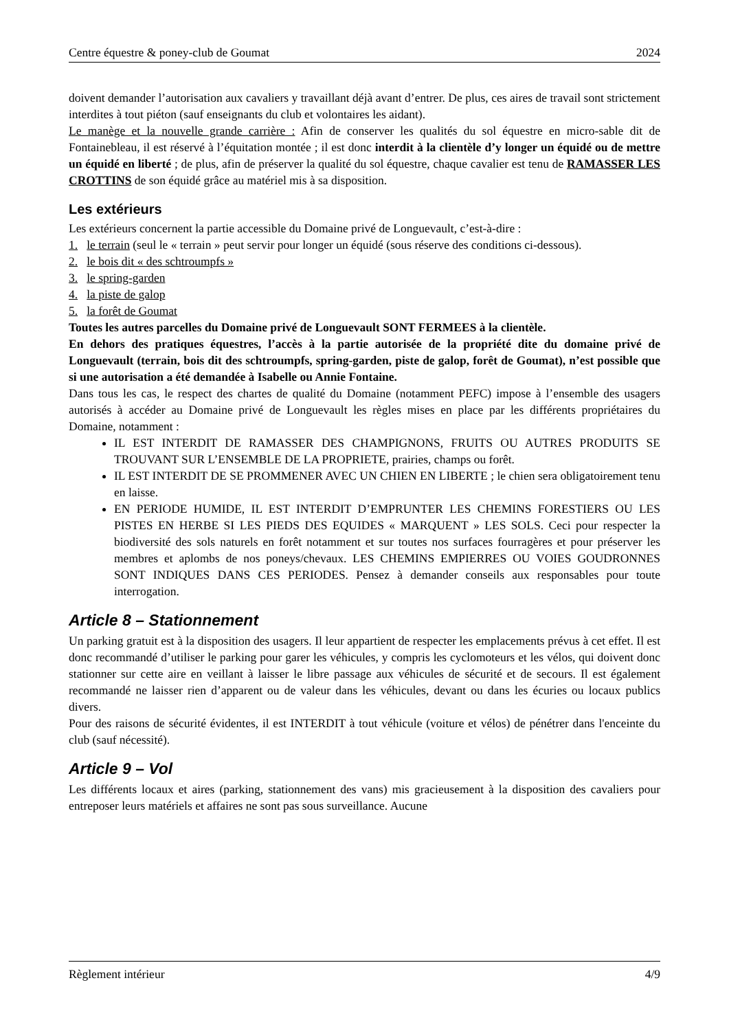Centre équestre & poney-club de Goumat 2024
doivent demander l’autorisation aux cavaliers y travaillant déjà avant d’entrer. De plus, ces aires de travail sont strictement interdites à tout piéton (sauf enseignants du club et volontaires les aidant).
Le manège et la nouvelle grande carrière : Afin de conserver les qualités du sol équestre en micro-sable dit de Fontainebleau, il est réservé à l’équitation montée ; il est donc interdit à la clientèle d’y longer un équidé ou de mettre un équidé en liberté ; de plus, afin de préserver la qualité du sol équestre, chaque cavalier est tenu de RAMASSER LES CROTTINS de son équidé grâce au matériel mis à sa disposition.
Les extérieurs
Les extérieurs concernent la partie accessible du Domaine privé de Longuevault, c’est-à-dire :
1. le terrain (seul le « terrain » peut servir pour longer un équidé (sous réserve des conditions ci-dessous).
2. le bois dit « des schtroumpfs »
3. le spring-garden
4. la piste de galop
5. la forêt de Goumat
Toutes les autres parcelles du Domaine privé de Longuevault SONT FERMEES à la clientèle.
En dehors des pratiques équestres, l’accès à la partie autorisée de la propriété dite du domaine privé de Longuevault (terrain, bois dit des schtroumpfs, spring-garden, piste de galop, forêt de Goumat), n’est possible que si une autorisation a été demandée à Isabelle ou Annie Fontaine.
Dans tous les cas, le respect des chartes de qualité du Domaine (notamment PEFC) impose à l’ensemble des usagers autorisés à accéder au Domaine privé de Longuevault les règles mises en place par les différents propriétaires du Domaine, notamment :
IL EST INTERDIT DE RAMASSER DES CHAMPIGNONS, FRUITS OU AUTRES PRODUITS SE TROUVANT SUR L’ENSEMBLE DE LA PROPRIETE, prairies, champs ou forêt.
IL EST INTERDIT DE SE PROMMENER AVEC UN CHIEN EN LIBERTE ; le chien sera obligatoirement tenu en laisse.
EN PERIODE HUMIDE, IL EST INTERDIT D’EMPRUNTER LES CHEMINS FORESTIERS OU LES PISTES EN HERBE SI LES PIEDS DES EQUIDES « MARQUENT » LES SOLS. Ceci pour respecter la biodiversité des sols naturels en forêt notamment et sur toutes nos surfaces fourragères et pour préserver les membres et aplombs de nos poneys/chevaux. LES CHEMINS EMPIERRES OU VOIES GOUDRONNES SONT INDIQUES DANS CES PERIODES. Pensez à demander conseils aux responsables pour toute interrogation.
Article 8 – Stationnement
Un parking gratuit est à la disposition des usagers. Il leur appartient de respecter les emplacements prévus à cet effet. Il est donc recommandé d’utiliser le parking pour garer les véhicules, y compris les cyclomoteurs et les vélos, qui doivent donc stationner sur cette aire en veillant à laisser le libre passage aux véhicules de sécurité et de secours. Il est également recommandé ne laisser rien d’apparent ou de valeur dans les véhicules, devant ou dans les écuries ou locaux publics divers.
Pour des raisons de sécurité évidentes, il est INTERDIT à tout véhicule (voiture et vélos) de pénétrer dans l'enceinte du club (sauf nécessité).
Article 9 – Vol
Les différents locaux et aires (parking, stationnement des vans) mis gracieusement à la disposition des cavaliers pour entreposer leurs matériels et affaires ne sont pas sous surveillance. Aucune
Règlement intérieur 4/9